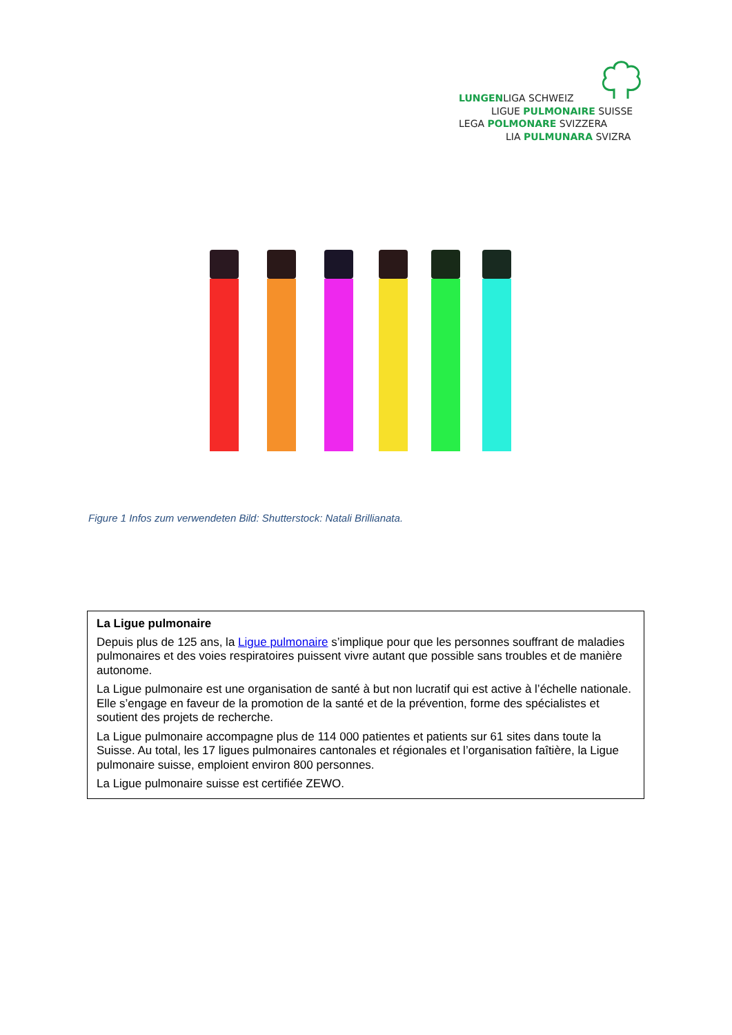LUNGENLIGA SCHWEIZ
LIGUE PULMONAIRE SUISSE
LEGA POLMONARE SVIZZERA
LIA PULMUNARA SVIZRA
Figure 1 Infos zum verwendeten Bild: Shutterstock: Natali Brillianata.
La Ligue pulmonaire
Depuis plus de 125 ans, la Ligue pulmonaire s’implique pour que les personnes souffrant de maladies pulmonaires et des voies respiratoires puissent vivre autant que possible sans troubles et de manière autonome.
La Ligue pulmonaire est une organisation de santé à but non lucratif qui est active à l’échelle nationale. Elle s’engage en faveur de la promotion de la santé et de la prévention, forme des spécialistes et soutient des projets de recherche.
La Ligue pulmonaire accompagne plus de 114 000 patientes et patients sur 61 sites dans toute la Suisse. Au total, les 17 ligues pulmonaires cantonales et régionales et l’organisation faîtière, la Ligue pulmonaire suisse, emploient environ 800 personnes.
La Ligue pulmonaire suisse est certifiée ZEWO.